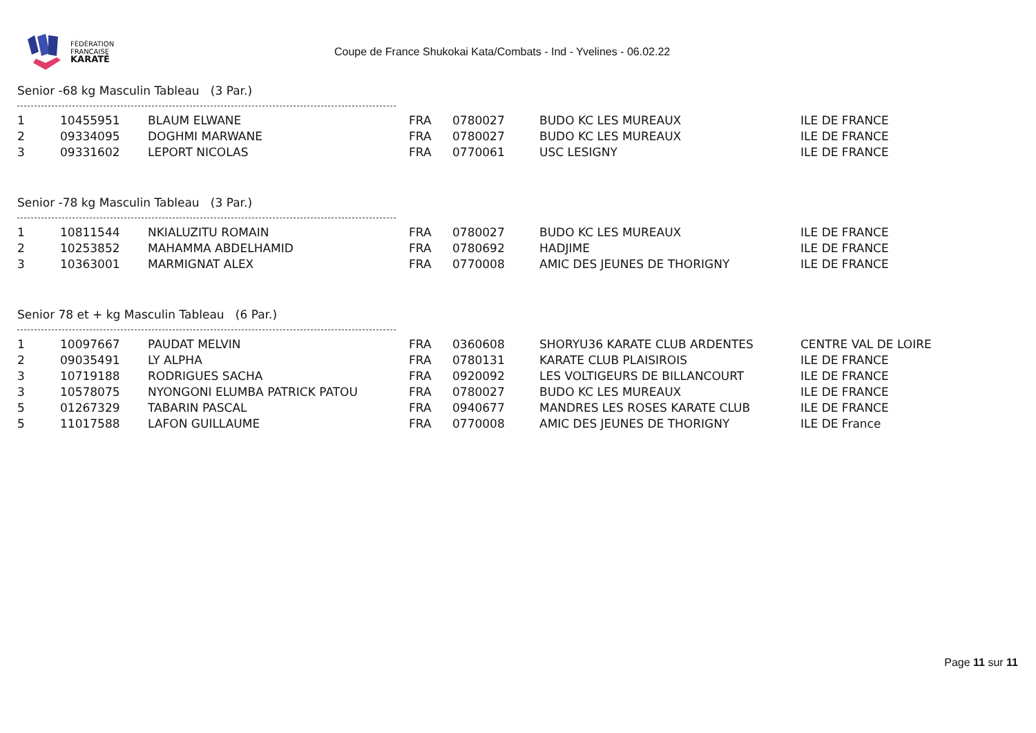FÉDÉRATION
FRANCAISE
KARATÉ
Coupe de France Shukokai Kata/Combats - Ind - Yvelines - 06.02.22
Senior -68 kg Masculin Tableau (3 Par.)
| 1 | 10455951 | BLAUM ELWANE | FRA | 0780027 | BUDO KC LES MUREAUX | ILE DE FRANCE |
| 2 | 09334095 | DOGHMI MARWANE | FRA | 0780027 | BUDO KC LES MUREAUX | ILE DE FRANCE |
| 3 | 09331602 | LEPORT NICOLAS | FRA | 0770061 | USC LESIGNY | ILE DE FRANCE |
Senior -78 kg Masculin Tableau (3 Par.)
| 1 | 10811544 | NKIALUZITU ROMAIN | FRA | 0780027 | BUDO KC LES MUREAUX | ILE DE FRANCE |
| 2 | 10253852 | MAHAMMA ABDELHAMID | FRA | 0780692 | HADJIME | ILE DE FRANCE |
| 3 | 10363001 | MARMIGNAT ALEX | FRA | 0770008 | AMIC DES JEUNES DE THORIGNY | ILE DE FRANCE |
Senior 78 et + kg Masculin Tableau (6 Par.)
| 1 | 10097667 | PAUDAT MELVIN | FRA | 0360608 | SHORYU36 KARATE CLUB ARDENTES | CENTRE VAL DE LOIRE |
| 2 | 09035491 | LY ALPHA | FRA | 0780131 | KARATE CLUB PLAISIROIS | ILE DE FRANCE |
| 3 | 10719188 | RODRIGUES SACHA | FRA | 0920092 | LES VOLTIGEURS DE BILLANCOURT | ILE DE FRANCE |
| 3 | 10578075 | NYONGONI ELUMBA PATRICK PATOU | FRA | 0780027 | BUDO KC LES MUREAUX | ILE DE FRANCE |
| 5 | 01267329 | TABARIN PASCAL | FRA | 0940677 | MANDRES LES ROSES KARATE CLUB | ILE DE FRANCE |
| 5 | 11017588 | LAFON GUILLAUME | FRA | 0770008 | AMIC DES JEUNES DE THORIGNY | ILE DE France |
Page 11 sur 11